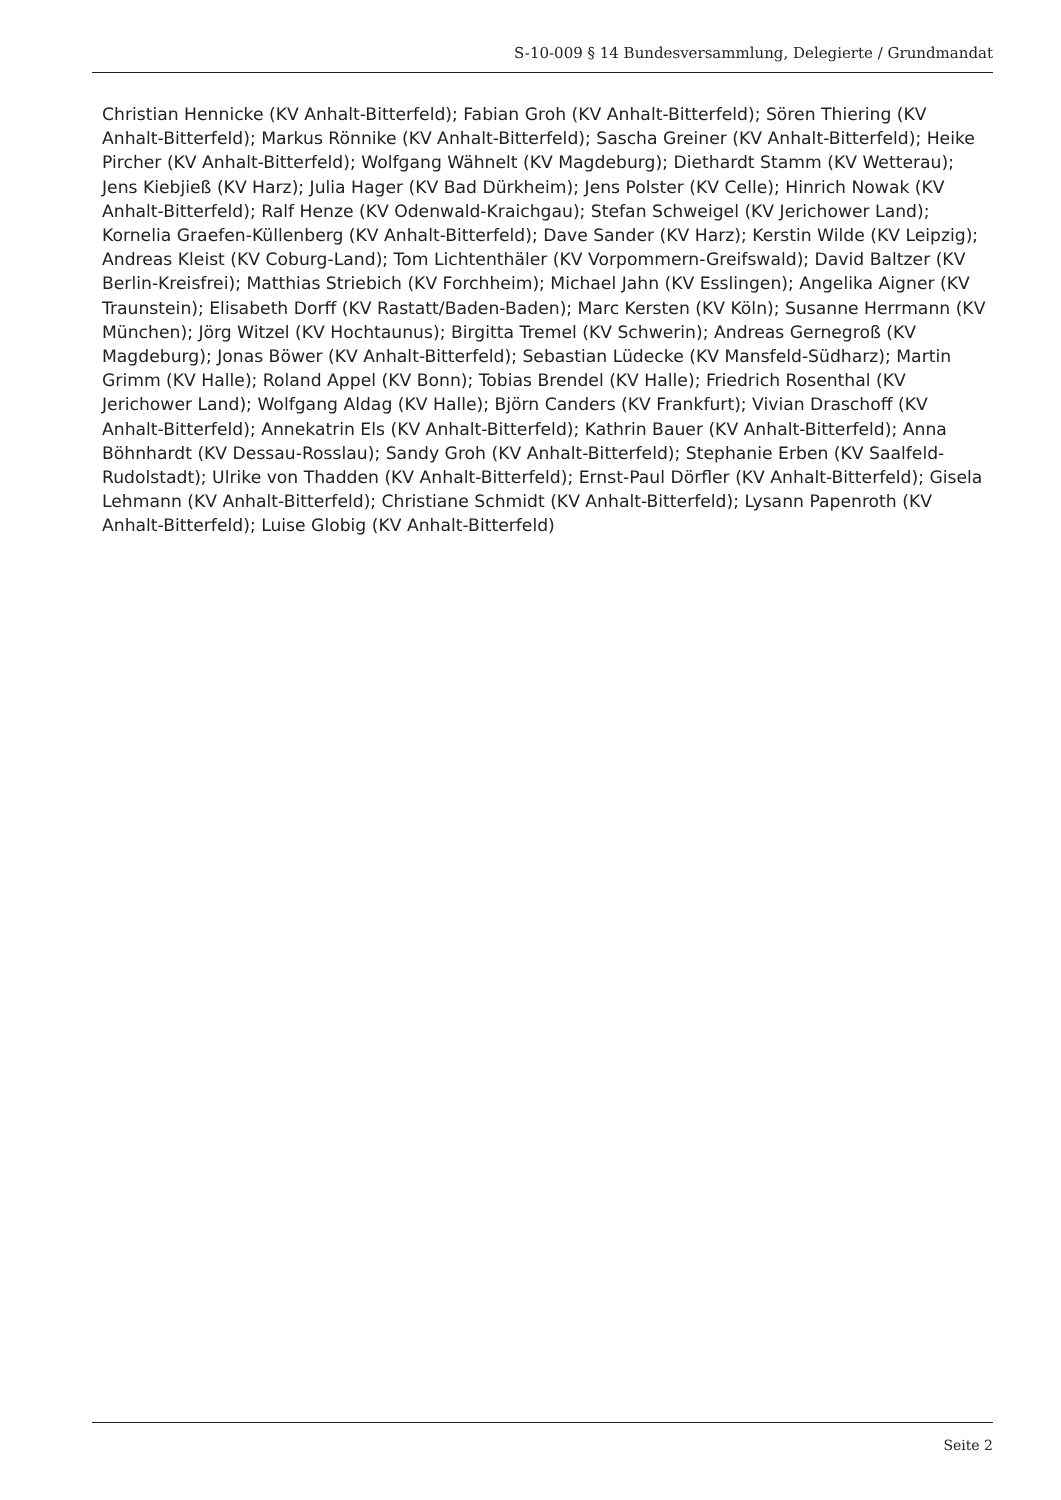S-10-009 § 14 Bundesversammlung, Delegierte / Grundmandat
Christian Hennicke (KV Anhalt-Bitterfeld); Fabian Groh (KV Anhalt-Bitterfeld); Sören Thiering (KV Anhalt-Bitterfeld); Markus Rönnike (KV Anhalt-Bitterfeld); Sascha Greiner (KV Anhalt-Bitterfeld); Heike Pircher (KV Anhalt-Bitterfeld); Wolfgang Wähnelt (KV Magdeburg); Diethardt Stamm (KV Wetterau); Jens Kiebjieß (KV Harz); Julia Hager (KV Bad Dürkheim); Jens Polster (KV Celle); Hinrich Nowak (KV Anhalt-Bitterfeld); Ralf Henze (KV Odenwald-Kraichgau); Stefan Schweigel (KV Jerichower Land); Kornelia Graefen-Küllenberg (KV Anhalt-Bitterfeld); Dave Sander (KV Harz); Kerstin Wilde (KV Leipzig); Andreas Kleist (KV Coburg-Land); Tom Lichtenthäler (KV Vorpommern-Greifswald); David Baltzer (KV Berlin-Kreisfrei); Matthias Striebich (KV Forchheim); Michael Jahn (KV Esslingen); Angelika Aigner (KV Traunstein); Elisabeth Dorff (KV Rastatt/Baden-Baden); Marc Kersten (KV Köln); Susanne Herrmann (KV München); Jörg Witzel (KV Hochtaunus); Birgitta Tremel (KV Schwerin); Andreas Gernegroß (KV Magdeburg); Jonas Böwer (KV Anhalt-Bitterfeld); Sebastian Lüdecke (KV Mansfeld-Südharz); Martin Grimm (KV Halle); Roland Appel (KV Bonn); Tobias Brendel (KV Halle); Friedrich Rosenthal (KV Jerichower Land); Wolfgang Aldag (KV Halle); Björn Canders (KV Frankfurt); Vivian Draschoff (KV Anhalt-Bitterfeld); Annekatrin Els (KV Anhalt-Bitterfeld); Kathrin Bauer (KV Anhalt-Bitterfeld); Anna Böhnhardt (KV Dessau-Rosslau); Sandy Groh (KV Anhalt-Bitterfeld); Stephanie Erben (KV Saalfeld-Rudolstadt); Ulrike von Thadden (KV Anhalt-Bitterfeld); Ernst-Paul Dörfler (KV Anhalt-Bitterfeld); Gisela Lehmann (KV Anhalt-Bitterfeld); Christiane Schmidt (KV Anhalt-Bitterfeld); Lysann Papenroth (KV Anhalt-Bitterfeld); Luise Globig (KV Anhalt-Bitterfeld)
Seite 2